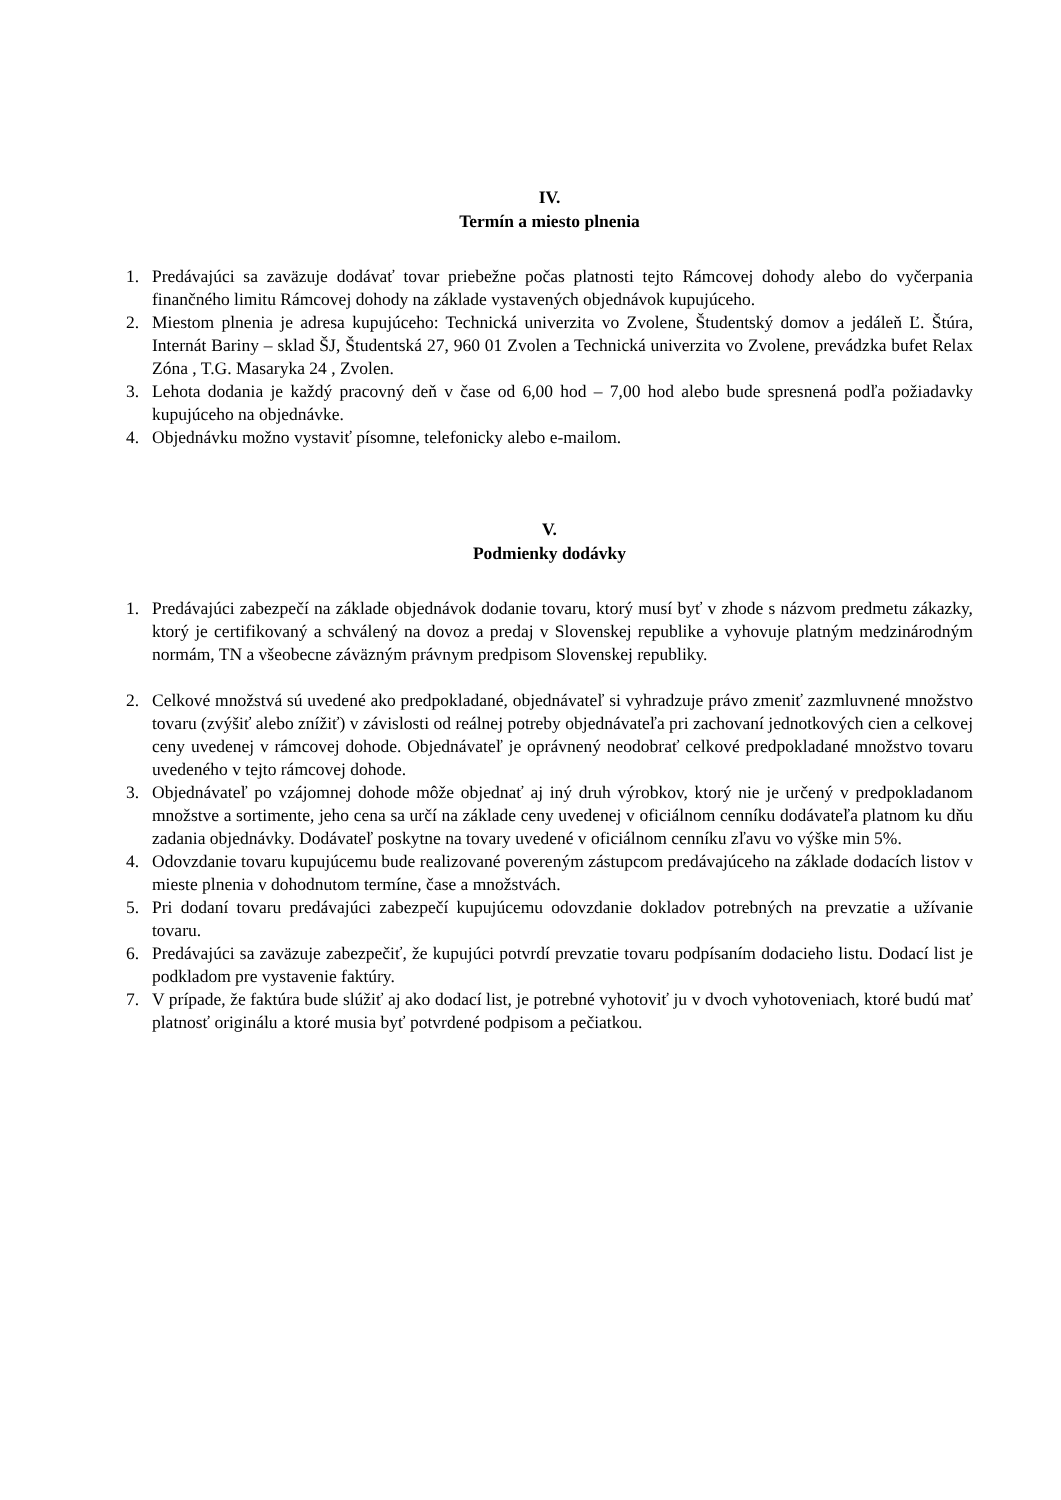IV.
Termín a miesto plnenia
1. Predávajúci sa zaväzuje dodávať tovar priebežne počas platnosti tejto Rámcovej dohody alebo do vyčerpania finančného limitu Rámcovej dohody na základe vystavených objednávok kupujúceho.
2. Miestom plnenia je adresa kupujúceho: Technická univerzita vo Zvolene, Študentský domov a jedáleň Ľ. Štúra, Internát Bariny – sklad ŠJ, Študentská 27, 960 01 Zvolen a Technická univerzita vo Zvolene, prevádzka bufet Relax Zóna , T.G. Masaryka 24 , Zvolen.
3. Lehota dodania je každý pracovný deň v čase od 6,00 hod – 7,00 hod alebo bude spresnená podľa požiadavky kupujúceho na objednávke.
4. Objednávku možno vystaviť písomne, telefonicky alebo e-mailom.
V.
Podmienky dodávky
1. Predávajúci zabezpečí na základe objednávok dodanie tovaru, ktorý musí byť v zhode s názvom predmetu zákazky, ktorý je certifikovaný a schválený na dovoz a predaj v Slovenskej republike a vyhovuje platným medzinárodným normám, TN a všeobecne záväzným právnym predpisom Slovenskej republiky.
2. Celkové množstvá sú uvedené ako predpokladané, objednávateľ si vyhradzuje právo zmeniť zazmluvnené množstvo tovaru (zvýšiť alebo znížiť) v závislosti od reálnej potreby objednávateľa pri zachovaní jednotkových cien a celkovej ceny uvedenej v rámcovej dohode. Objednávateľ je oprávnený neodobrať celkové predpokladané množstvo tovaru uvedeného v tejto rámcovej dohode.
3. Objednávateľ po vzájomnej dohode môže objednať aj iný druh výrobkov, ktorý nie je určený v predpokladanom množstve a sortimente, jeho cena sa určí na základe ceny uvedenej v oficiálnom cenníku dodávateľa platnom ku dňu zadania objednávky. Dodávateľ poskytne na tovary uvedené v oficiálnom cenníku zľavu vo výške min 5%.
4. Odovzdanie tovaru kupujúcemu bude realizované povereným zástupcom predávajúceho na základe dodacích listov v mieste plnenia v dohodnutom termíne, čase a množstvách.
5. Pri dodaní tovaru predávajúci zabezpečí kupujúcemu odovzdanie dokladov potrebných na prevzatie a užívanie tovaru.
6. Predávajúci sa zaväzuje zabezpečiť, že kupujúci potvrdí prevzatie tovaru podpísaním dodacieho listu. Dodací list je podkladom pre vystavenie faktúry.
7. V prípade, že faktúra bude slúžiť aj ako dodací list, je potrebné vyhotoviť ju v dvoch vyhotoveniach, ktoré budú mať platnosť originálu a ktoré musia byť potvrdené podpisom a pečiatkou.